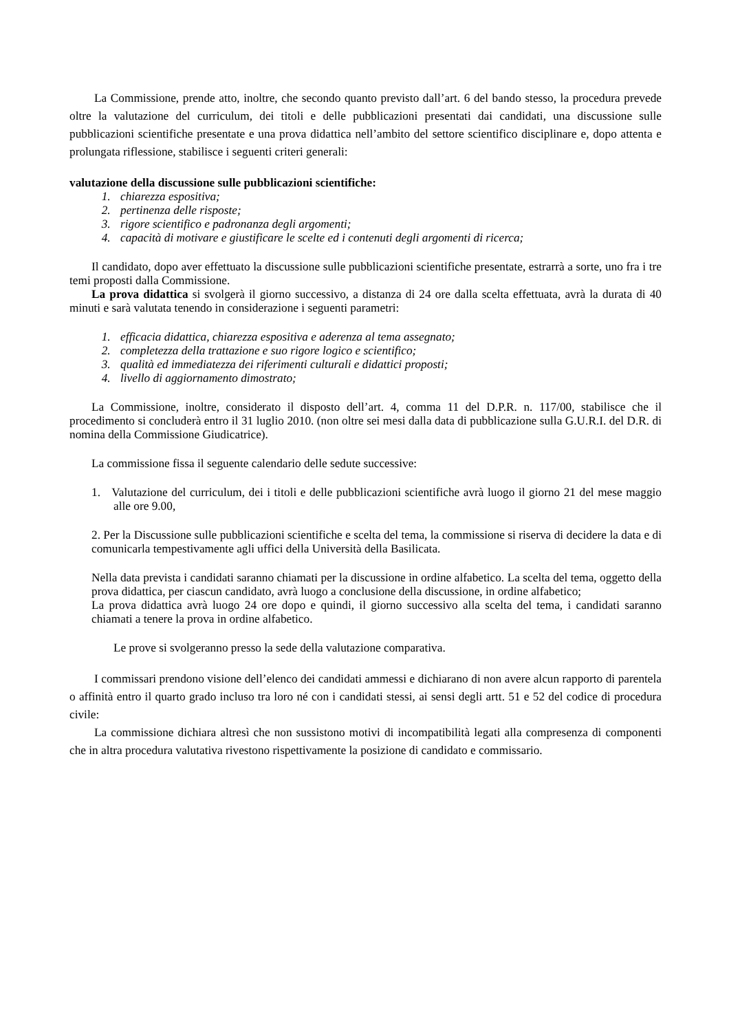La Commissione, prende atto, inoltre, che secondo quanto previsto dall’art. 6 del bando stesso, la procedura prevede oltre la valutazione del curriculum, dei titoli e delle pubblicazioni presentati dai candidati, una discussione sulle pubblicazioni scientifiche presentate e una prova didattica nell’ambito del settore scientifico disciplinare e, dopo attenta e prolungata riflessione, stabilisce i seguenti criteri generali:
valutazione della discussione sulle pubblicazioni scientifiche:
1. chiarezza espositiva;
2. pertinenza delle risposte;
3. rigore scientifico e padronanza degli argomenti;
4. capacità di motivare e giustificare le scelte ed i contenuti degli argomenti di ricerca;
Il candidato, dopo aver effettuato la discussione sulle pubblicazioni scientifiche presentate, estrarrà a sorte, uno fra i tre temi proposti dalla Commissione.
La prova didattica si svolgerà il giorno successivo, a distanza di 24 ore dalla scelta effettuata, avrà la durata di 40 minuti e sarà valutata tenendo in considerazione i seguenti parametri:
1. efficacia didattica, chiarezza espositiva e aderenza al tema assegnato;
2. completezza della trattazione e suo rigore logico e scientifico;
3. qualità ed immediatezza dei riferimenti culturali e didattici proposti;
4. livello di aggiornamento dimostrato;
La Commissione, inoltre, considerato il disposto dell’art. 4, comma 11 del D.P.R. n. 117/00, stabilisce che il procedimento si concluderà entro il 31 luglio 2010. (non oltre sei mesi dalla data di pubblicazione sulla G.U.R.I. del D.R. di nomina della Commissione Giudicatrice).
La commissione fissa il seguente calendario delle sedute successive:
1. Valutazione del curriculum, dei i titoli e delle pubblicazioni scientifiche avrà luogo il giorno 21 del mese maggio alle ore 9.00,
2. Per la Discussione sulle pubblicazioni scientifiche e scelta del tema, la commissione si riserva di decidere la data e di comunicarla tempestivamente agli uffici della Università della Basilicata.
Nella data prevista i candidati saranno chiamati per la discussione in ordine alfabetico. La scelta del tema, oggetto della prova didattica, per ciascun candidato, avrà luogo a conclusione della discussione, in ordine alfabetico;
La prova didattica avrà luogo 24 ore dopo e quindi, il giorno successivo alla scelta del tema, i candidati saranno chiamati a tenere la prova in ordine alfabetico.
Le prove si svolgeranno presso la sede della valutazione comparativa.
I commissari prendono visione dell’elenco dei candidati ammessi e dichiarano di non avere alcun rapporto di parentela o affinità entro il quarto grado incluso tra loro né con i candidati stessi, ai sensi degli artt. 51 e 52 del codice di procedura civile:
La commissione dichiara altresì che non sussistono motivi di incompatibilità legati alla compresenza di componenti che in altra procedura valutativa rivestono rispettivamente la posizione di candidato e commissario.